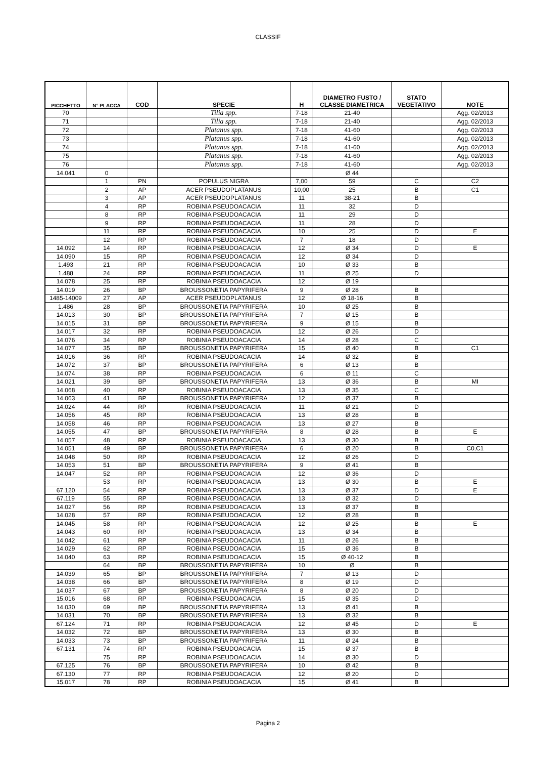CLASSIF
| PICCHETTO | N° PLACCA | COD | SPECIE | H | DIAMETRO FUSTO / CLASSE DIAMETRICA | STATO VEGETATIVO | NOTE |
| --- | --- | --- | --- | --- | --- | --- | --- |
| 70 | | | Tilia spp. | 7-18 | 21-40 | | Agg. 02/2013 |
| 71 | | | Tilia spp. | 7-18 | 21-40 | | Agg. 02/2013 |
| 72 | | | Platanus spp. | 7-18 | 41-60 | | Agg. 02/2013 |
| 73 | | | Platanus spp. | 7-18 | 41-60 | | Agg. 02/2013 |
| 74 | | | Platanus spp. | 7-18 | 41-60 | | Agg. 02/2013 |
| 75 | | | Platanus spp. | 7-18 | 41-60 | | Agg. 02/2013 |
| 76 | | | Platanus spp. | 7-18 | 41-60 | | Agg. 02/2013 |
| 14.041 | 0 | | | | Ø 44 | | |
| | 1 | PN | POPULUS NIGRA | 7,00 | 59 | C | C2 |
| | 2 | AP | ACER PSEUDOPLATANUS | 10,00 | 25 | B | C1 |
| | 3 | AP | ACER PSEUDOPLATANUS | 11 | 38-21 | B | |
| | 4 | RP | ROBINIA PSEUDOACACIA | 11 | 32 | D | |
| | 8 | RP | ROBINIA PSEUDOACACIA | 11 | 29 | D | |
| | 9 | RP | ROBINIA PSEUDOACACIA | 11 | 28 | D | |
| | 11 | RP | ROBINIA PSEUDOACACIA | 10 | 25 | D | E |
| | 12 | RP | ROBINIA PSEUDOACACIA | 7 | 18 | D | |
| 14.092 | 14 | RP | ROBINIA PSEUDOACACIA | 12 | Ø 34 | D | E |
| 14.090 | 15 | RP | ROBINIA PSEUDOACACIA | 12 | Ø 34 | D | |
| 1.493 | 21 | RP | ROBINIA PSEUDOACACIA | 10 | Ø 33 | B | |
| 1.488 | 24 | RP | ROBINIA PSEUDOACACIA | 11 | Ø 25 | D | |
| 14.078 | 25 | RP | ROBINIA PSEUDOACACIA | 12 | Ø 19 | | |
| 14.019 | 26 | BP | BROUSSONETIA PAPYRIFERA | 9 | Ø 28 | B | |
| 1485-14009 | 27 | AP | ACER PSEUDOPLATANUS | 12 | Ø 18-16 | B | |
| 1.486 | 28 | BP | BROUSSONETIA PAPYRIFERA | 10 | Ø 25 | B | |
| 14.013 | 30 | BP | BROUSSONETIA PAPYRIFERA | 7 | Ø 15 | B | |
| 14.015 | 31 | BP | BROUSSONETIA PAPYRIFERA | 9 | Ø 15 | B | |
| 14.017 | 32 | RP | ROBINIA PSEUDOACACIA | 12 | Ø 26 | D | |
| 14.076 | 34 | RP | ROBINIA PSEUDOACACIA | 14 | Ø 28 | C | |
| 14.077 | 35 | BP | BROUSSONETIA PAPYRIFERA | 15 | Ø 40 | B | C1 |
| 14.016 | 36 | RP | ROBINIA PSEUDOACACIA | 14 | Ø 32 | B | |
| 14.072 | 37 | BP | BROUSSONETIA PAPYRIFERA | 6 | Ø 13 | B | |
| 14.074 | 38 | RP | ROBINIA PSEUDOACACIA | 6 | Ø 11 | C | |
| 14.021 | 39 | BP | BROUSSONETIA PAPYRIFERA | 13 | Ø 36 | B | MI |
| 14.068 | 40 | RP | ROBINIA PSEUDOACACIA | 13 | Ø 35 | C | |
| 14.063 | 41 | BP | BROUSSONETIA PAPYRIFERA | 12 | Ø 37 | B | |
| 14.024 | 44 | RP | ROBINIA PSEUDOACACIA | 11 | Ø 21 | D | |
| 14.056 | 45 | RP | ROBINIA PSEUDOACACIA | 13 | Ø 28 | B | |
| 14.058 | 46 | RP | ROBINIA PSEUDOACACIA | 13 | Ø 27 | B | |
| 14.055 | 47 | BP | BROUSSONETIA PAPYRIFERA | 8 | Ø 28 | B | E |
| 14.057 | 48 | RP | ROBINIA PSEUDOACACIA | 13 | Ø 30 | B | |
| 14.051 | 49 | BP | BROUSSONETIA PAPYRIFERA | 6 | Ø 20 | B | C0,C1 |
| 14.048 | 50 | RP | ROBINIA PSEUDOACACIA | 12 | Ø 26 | D | |
| 14.053 | 51 | BP | BROUSSONETIA PAPYRIFERA | 9 | Ø 41 | B | |
| 14.047 | 52 | RP | ROBINIA PSEUDOACACIA | 12 | Ø 36 | D | |
| | 53 | RP | ROBINIA PSEUDOACACIA | 13 | Ø 30 | B | E |
| 67.120 | 54 | RP | ROBINIA PSEUDOACACIA | 13 | Ø 37 | D | E |
| 67.119 | 55 | RP | ROBINIA PSEUDOACACIA | 13 | Ø 32 | D | |
| 14.027 | 56 | RP | ROBINIA PSEUDOACACIA | 13 | Ø 37 | B | |
| 14.028 | 57 | RP | ROBINIA PSEUDOACACIA | 12 | Ø 28 | B | |
| 14.045 | 58 | RP | ROBINIA PSEUDOACACIA | 12 | Ø 25 | B | E |
| 14.043 | 60 | RP | ROBINIA PSEUDOACACIA | 13 | Ø 34 | B | |
| 14.042 | 61 | RP | ROBINIA PSEUDOACACIA | 11 | Ø 26 | B | |
| 14.029 | 62 | RP | ROBINIA PSEUDOACACIA | 15 | Ø 36 | B | |
| 14.040 | 63 | RP | ROBINIA PSEUDOACACIA | 15 | Ø 40-12 | B | |
| | 64 | BP | BROUSSONETIA PAPYRIFERA | 10 | Ø | B | |
| 14.039 | 65 | BP | BROUSSONETIA PAPYRIFERA | 7 | Ø 13 | D | |
| 14.038 | 66 | BP | BROUSSONETIA PAPYRIFERA | 8 | Ø 19 | D | |
| 14.037 | 67 | BP | BROUSSONETIA PAPYRIFERA | 8 | Ø 20 | D | |
| 15.016 | 68 | RP | ROBINIA PSEUDOACACIA | 15 | Ø 35 | D | |
| 14.030 | 69 | BP | BROUSSONETIA PAPYRIFERA | 13 | Ø 41 | B | |
| 14.031 | 70 | BP | BROUSSONETIA PAPYRIFERA | 13 | Ø 32 | B | |
| 67.124 | 71 | RP | ROBINIA PSEUDOACACIA | 12 | Ø 45 | D | E |
| 14.032 | 72 | BP | BROUSSONETIA PAPYRIFERA | 13 | Ø 30 | B | |
| 14.033 | 73 | BP | BROUSSONETIA PAPYRIFERA | 11 | Ø 24 | B | |
| 67.131 | 74 | RP | ROBINIA PSEUDOACACIA | 15 | Ø 37 | B | |
| | 75 | RP | ROBINIA PSEUDOACACIA | 14 | Ø 30 | D | |
| 67.125 | 76 | BP | BROUSSONETIA PAPYRIFERA | 10 | Ø 42 | B | |
| 67.130 | 77 | RP | ROBINIA PSEUDOACACIA | 12 | Ø 20 | D | |
| 15.017 | 78 | RP | ROBINIA PSEUDOACACIA | 15 | Ø 41 | B | |
Pagina 2